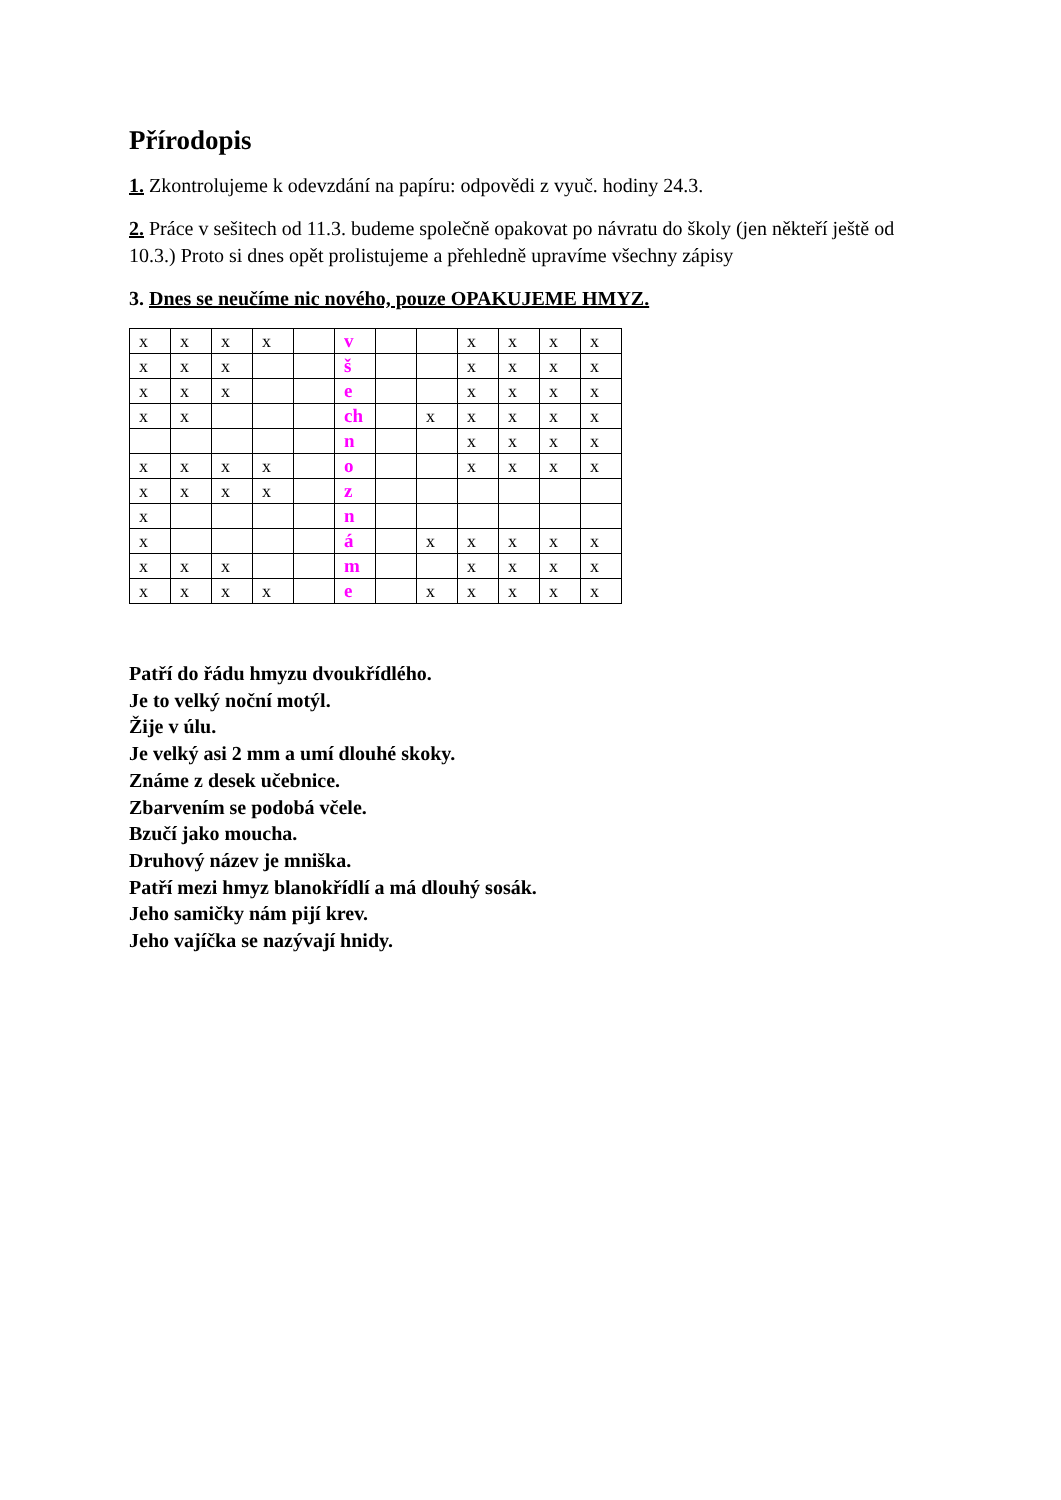Přírodopis
1. Zkontrolujeme k odevzdání na papíru: odpovědi z vyuč. hodiny 24.3.
2. Práce v sešitech od 11.3. budeme společně opakovat po návratu do školy (jen někteří ještě od 10.3.) Proto si dnes opět prolistujeme a přehledně upravíme všechny zápisy
3. Dnes se neučíme nic nového, pouze OPAKUJEME HMYZ.
| x | x | x | x | | v | | | x | x | x | x |
| x | x | x | | | š | | | x | x | x | x |
| x | x | x | | | e | | | x | x | x | x |
| x | x | | | | ch | | x | x | x | x | x |
| | | | | | n | | | x | x | x | x |
| x | x | x | x | | o | | | x | x | x | x |
| x | x | x | x | | z | | | | | | |
| x | | | | | n | | | | | | |
| x | | | | | á | | x | x | x | x | x |
| x | x | x | | | m | | | x | x | x | x |
| x | x | x | x | | e | | x | x | x | x | x |
Patří do řádu hmyzu dvoukřídlého.
Je to velký noční motýl.
Žije v úlu.
Je velký asi 2 mm a umí dlouhé skoky.
Známe z desek učebnice.
Zbarvením se podobá včele.
Bzučí jako moucha.
Druhový název je mniška.
Patří mezi hmyz blanokřídlí a má dlouhý sosák.
Jeho samičky nám pijí krev.
Jeho vajíčka se nazývají hnidy.